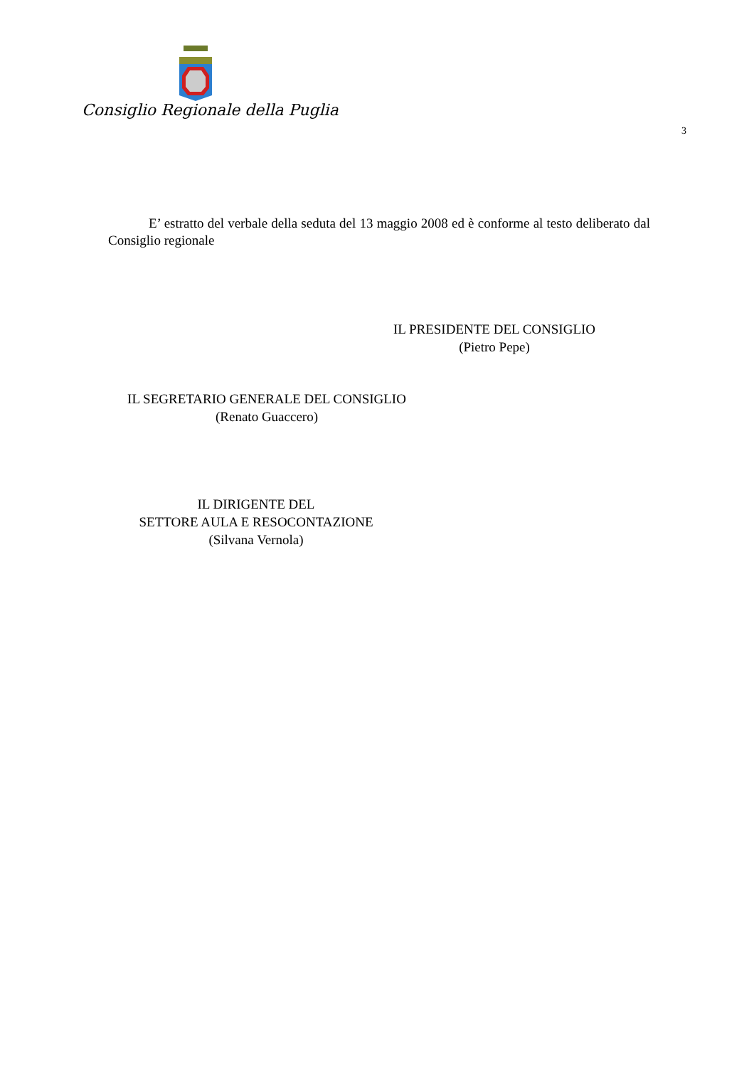Consiglio Regionale della Puglia
3
E’ estratto del verbale della seduta del 13 maggio 2008 ed è conforme al testo deliberato dal Consiglio regionale
IL PRESIDENTE DEL CONSIGLIO
(Pietro Pepe)
IL SEGRETARIO GENERALE DEL CONSIGLIO
(Renato Guaccero)
IL DIRIGENTE DEL
SETTORE AULA E RESOCONTAZIONE
(Silvana Vernola)